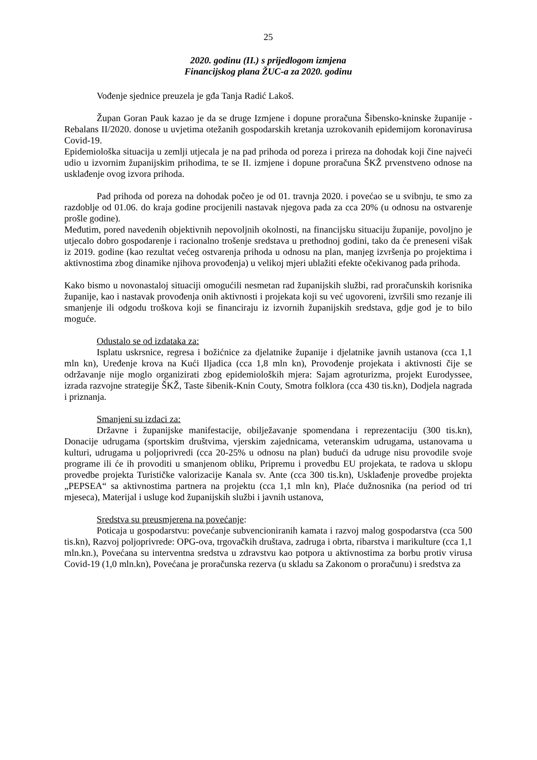25
2020. godinu (II.) s prijedlogom izmjena
Financijskog plana ŽUC-a za 2020. godinu
Vođenje sjednice preuzela je gđa Tanja Radić Lakoš.
Župan Goran Pauk kazao je da se druge Izmjene i dopune proračuna Šibensko-kninske županije - Rebalans II/2020. donose u uvjetima otežanih gospodarskih kretanja uzrokovanih epidemijom koronavirusa Covid-19.
Epidemiološka situacija u zemlji utjecala je na pad prihoda od poreza i prireza na dohodak koji čine najveći udio u izvornim županijskim prihodima, te se II. izmjene i dopune proračuna ŠKŽ prvenstveno odnose na usklađenje ovog izvora prihoda.
Pad prihoda od poreza na dohodak počeo je od 01. travnja 2020. i povećao se u svibnju, te smo za razdoblje od 01.06. do kraja godine procijenili nastavak njegova pada za cca 20% (u odnosu na ostvarenje prošle godine).
Međutim, pored navedenih objektivnih nepovoljnih okolnosti, na financijsku situaciju županije, povoljno je utjecalo dobro gospodarenje i racionalno trošenje sredstava u prethodnoj godini, tako da će preneseni višak iz 2019. godine (kao rezultat većeg ostvarenja prihoda u odnosu na plan, manjeg izvršenja po projektima i aktivnostima zbog dinamike njihova provođenja) u velikoj mjeri ublažiti efekte očekivanog pada prihoda.
Kako bismo u novonastaloj situaciji omogućili nesmetan rad županijskih službi, rad proračunskih korisnika županije, kao i nastavak provođenja onih aktivnosti i projekata koji su već ugovoreni, izvršili smo rezanje ili smanjenje ili odgodu troškova koji se financiraju iz izvornih županijskih sredstava, gdje god je to bilo moguće.
Odustalo se od izdataka za:
Isplatu uskrsnice, regresa i božićnice za djelatnike županije i djelatnike javnih ustanova (cca 1,1 mln kn), Uređenje krova na Kući Iljadica (cca 1,8 mln kn), Provođenje projekata i aktivnosti čije se održavanje nije moglo organizirati zbog epidemioloških mjera: Sajam agroturizma, projekt Eurodyssee, izrada razvojne strategije ŠKŽ, Taste šibenik-Knin Couty, Smotra folklora (cca 430 tis.kn), Dodjela nagrada i priznanja.
Smanjeni su izdaci za:
Državne i županijske manifestacije, obilježavanje spomendana i reprezentaciju (300 tis.kn), Donacije udrugama (sportskim društvima, vjerskim zajednicama, veteranskim udrugama, ustanovama u kulturi, udrugama u poljoprivredi (cca 20-25% u odnosu na plan) budući da udruge nisu provodile svoje programe ili će ih provoditi u smanjenom obliku, Pripremu i provedbu EU projekata, te radova u sklopu provedbe projekta Turističke valorizacije Kanala sv. Ante (cca 300 tis.kn), Usklađenje provedbe projekta „PEPSEA“ sa aktivnostima partnera na projektu (cca 1,1 mln kn), Plaće dužnosnika (na period od tri mjeseca), Materijal i usluge kod županijskih službi i javnih ustanova,
Sredstva su preusmjerena na povećanje:
Poticaja u gospodarstvu: povećanje subvencioniranih kamata i razvoj malog gospodarstva (cca 500 tis.kn), Razvoj poljoprivrede: OPG-ova, trgovačkih društava, zadruga i obrta, ribarstva i marikulture (cca 1,1 mln.kn.), Povećana su interventna sredstva u zdravstvu kao potpora u aktivnostima za borbu protiv virusa Covid-19 (1,0 mln.kn), Povećana je proračunska rezerva (u skladu sa Zakonom o proračunu) i sredstva za